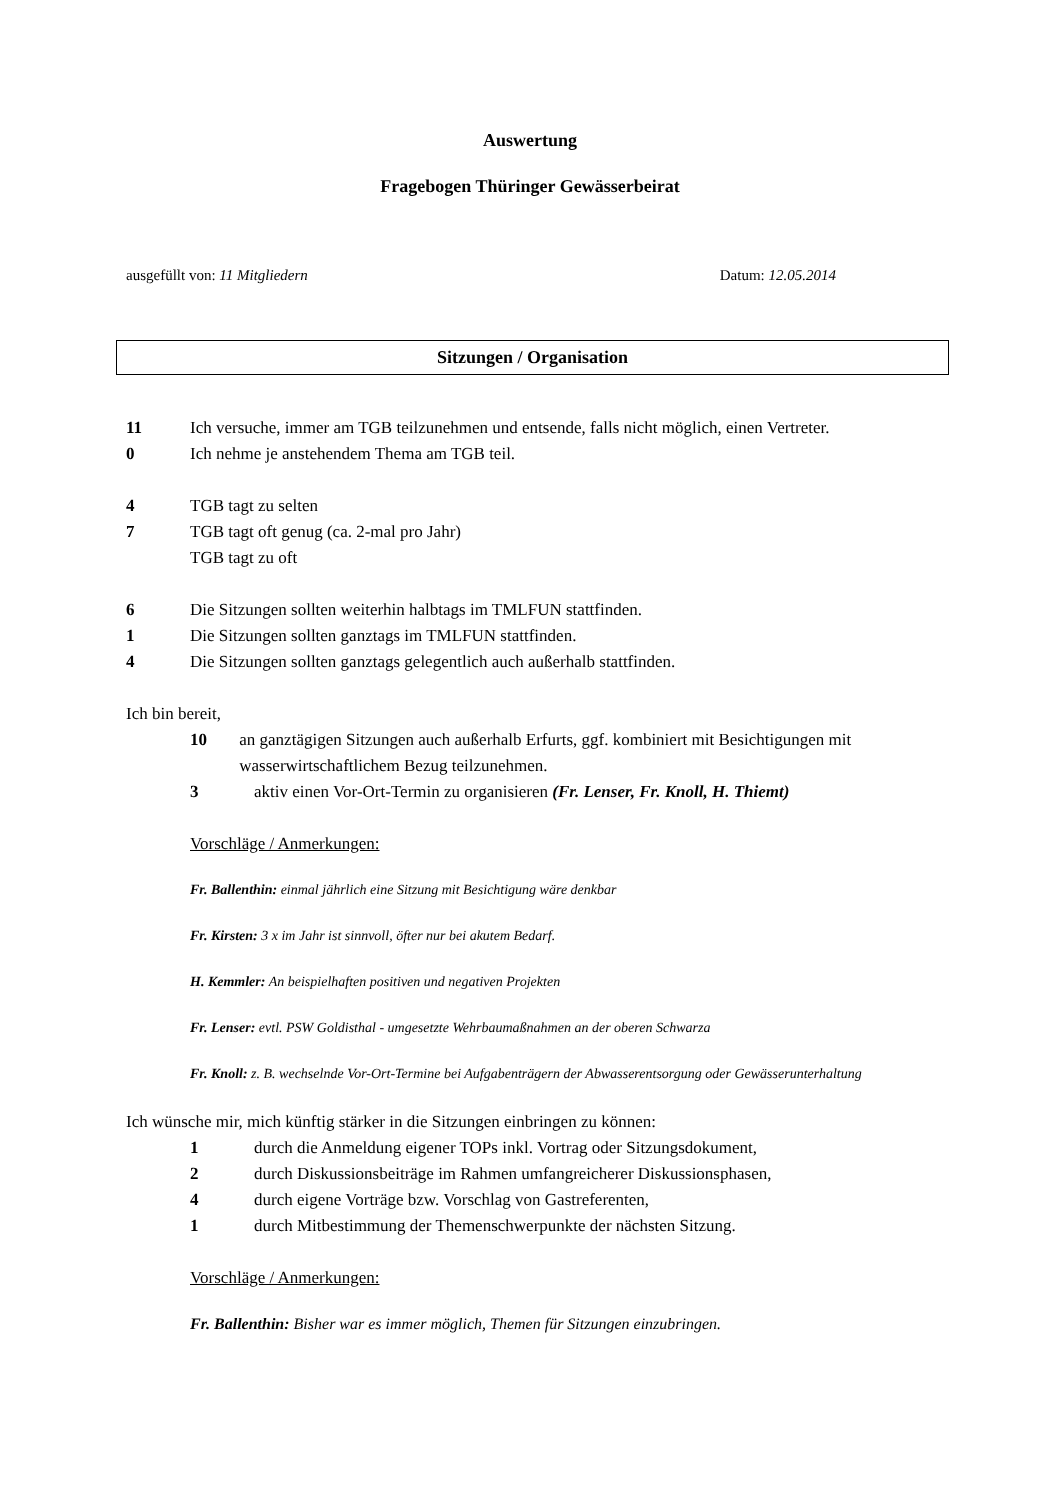Auswertung
Fragebogen Thüringer Gewässerbeirat
ausgefüllt von: 11 Mitgliedern Datum: 12.05.2014
Sitzungen / Organisation
11 Ich versuche, immer am TGB teilzunehmen und entsende, falls nicht möglich, einen Vertreter.
0 Ich nehme je anstehendem Thema am TGB teil.
4 TGB tagt zu selten
7 TGB tagt oft genug (ca. 2-mal pro Jahr)
TGB tagt zu oft
6 Die Sitzungen sollten weiterhin halbtags im TMLFUN stattfinden.
1 Die Sitzungen sollten ganztags im TMLFUN stattfinden.
4 Die Sitzungen sollten ganztags gelegentlich auch außerhalb stattfinden.
Ich bin bereit,
10 an ganztägigen Sitzungen auch außerhalb Erfurts, ggf. kombiniert mit Besichtigungen mit wasserwirtschaftlichem Bezug teilzunehmen.
3 aktiv einen Vor-Ort-Termin zu organisieren (Fr. Lenser, Fr. Knoll, H. Thiemt)
Vorschläge / Anmerkungen:
Fr. Ballenthin: einmal jährlich eine Sitzung mit Besichtigung wäre denkbar
Fr. Kirsten: 3 x im Jahr ist sinnvoll, öfter nur bei akutem Bedarf.
H. Kemmler: An beispielhaften positiven und negativen Projekten
Fr. Lenser: evtl. PSW Goldisthal - umgesetzte Wehrbaumaßnahmen an der oberen Schwarza
Fr. Knoll: z. B. wechselnde Vor-Ort-Termine bei Aufgabenträgern der Abwasserentsorgung oder Gewässerunterhaltung
Ich wünsche mir, mich künftig stärker in die Sitzungen einbringen zu können:
1 durch die Anmeldung eigener TOPs inkl. Vortrag oder Sitzungsdokument,
2 durch Diskussionsbeiträge im Rahmen umfangreicherer Diskussionsphasen,
4 durch eigene Vorträge bzw. Vorschlag von Gastreferenten,
1 durch Mitbestimmung der Themenschwerpunkte der nächsten Sitzung.
Vorschläge / Anmerkungen:
Fr. Ballenthin: Bisher war es immer möglich, Themen für Sitzungen einzubringen.